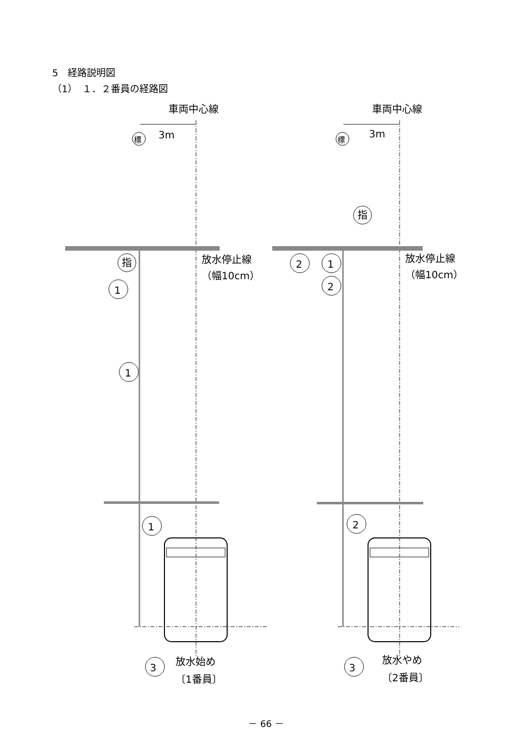5　経路説明図
（1）　１．２番員の経路図
車両中心線
3m
標
放水停止線
（幅10cm）
指
1
1
1
3
放水始め
〔1番員〕
車両中心線
3m
標
指
放水停止線
（幅10cm）
2
1
2
2
3
放水やめ
〔2番員〕
－ 66 －